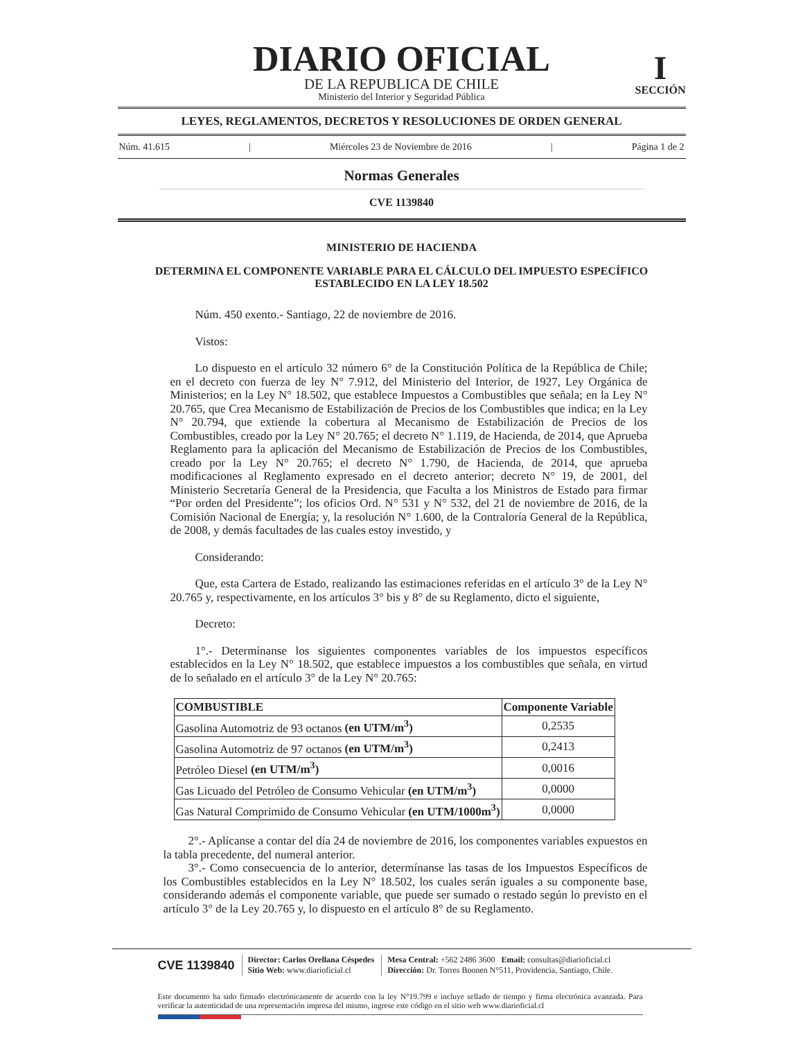DIARIO OFICIAL
DE LA REPUBLICA DE CHILE
Ministerio del Interior y Seguridad Pública
I
SECCIÓN
LEYES, REGLAMENTOS, DECRETOS Y RESOLUCIONES DE ORDEN GENERAL
Núm. 41.615 | Miércoles 23 de Noviembre de 2016 | Página 1 de 2
Normas Generales
CVE 1139840
MINISTERIO DE HACIENDA
DETERMINA EL COMPONENTE VARIABLE PARA EL CÁLCULO DEL IMPUESTO ESPECÍFICO ESTABLECIDO EN LA LEY 18.502
Núm. 450 exento.- Santiago, 22 de noviembre de 2016.
Vistos:
Lo dispuesto en el artículo 32 número 6° de la Constitución Política de la República de Chile; en el decreto con fuerza de ley N° 7.912, del Ministerio del Interior, de 1927, Ley Orgánica de Ministerios; en la Ley N° 18.502, que establece Impuestos a Combustibles que señala; en la Ley N° 20.765, que Crea Mecanismo de Estabilización de Precios de los Combustibles que indica; en la Ley N° 20.794, que extiende la cobertura al Mecanismo de Estabilización de Precios de los Combustibles, creado por la Ley N° 20.765; el decreto N° 1.119, de Hacienda, de 2014, que Aprueba Reglamento para la aplicación del Mecanismo de Estabilización de Precios de los Combustibles, creado por la Ley N° 20.765; el decreto N° 1.790, de Hacienda, de 2014, que aprueba modificaciones al Reglamento expresado en el decreto anterior; decreto N° 19, de 2001, del Ministerio Secretaría General de la Presidencia, que Faculta a los Ministros de Estado para firmar “Por orden del Presidente”; los oficios Ord. N° 531 y N° 532, del 21 de noviembre de 2016, de la Comisión Nacional de Energía; y, la resolución N° 1.600, de la Contraloría General de la República, de 2008, y demás facultades de las cuales estoy investido, y
Considerando:
Que, esta Cartera de Estado, realizando las estimaciones referidas en el artículo 3° de la Ley N° 20.765 y, respectivamente, en los artículos 3° bis y 8° de su Reglamento, dicto el siguiente,
Decreto:
1°.- Determínanse los siguientes componentes variables de los impuestos específicos establecidos en la Ley N° 18.502, que establece impuestos a los combustibles que señala, en virtud de lo señalado en el artículo 3° de la Ley N° 20.765:
| COMBUSTIBLE | Componente Variable |
| --- | --- |
| Gasolina Automotriz de 93 octanos (en UTM/m<sup>3</sup>) | 0,2535 |
| Gasolina Automotriz de 97 octanos (en UTM/m<sup>3</sup>) | 0,2413 |
| Petróleo Diesel (en UTM/m<sup>3</sup>) | 0,0016 |
| Gas Licuado del Petróleo de Consumo Vehicular (en UTM/m<sup>3</sup>) | 0,0000 |
| Gas Natural Comprimido de Consumo Vehicular (en UTM/1000m<sup>3</sup>) | 0,0000 |
2°.- Aplícanse a contar del día 24 de noviembre de 2016, los componentes variables expuestos en la tabla precedente, del numeral anterior.
3°.- Como consecuencia de lo anterior, determínanse las tasas de los Impuestos Específicos de los Combustibles establecidos en la Ley N° 18.502, los cuales serán iguales a su componente base, considerando además el componente variable, que puede ser sumado o restado según lo previsto en el artículo 3° de la Ley 20.765 y, lo dispuesto en el artículo 8° de su Reglamento.
CVE 1139840 Director: Carlos Orellana Céspedes
Sitio Web: www.diarioficial.cl Mesa Central: +562 2486 3600 Email: consultas@diarioficial.cl
Dirección: Dr. Torres Boonen N°511, Providencia, Santiago, Chile.
Este documento ha sido firmado electrónicamente de acuerdo con la ley N°19.799 e incluye sellado de tiempo y firma electrónica avanzada. Para verificar la autenticidad de una representación impresa del mismo, ingrese este código en el sitio web www.diarioficial.cl